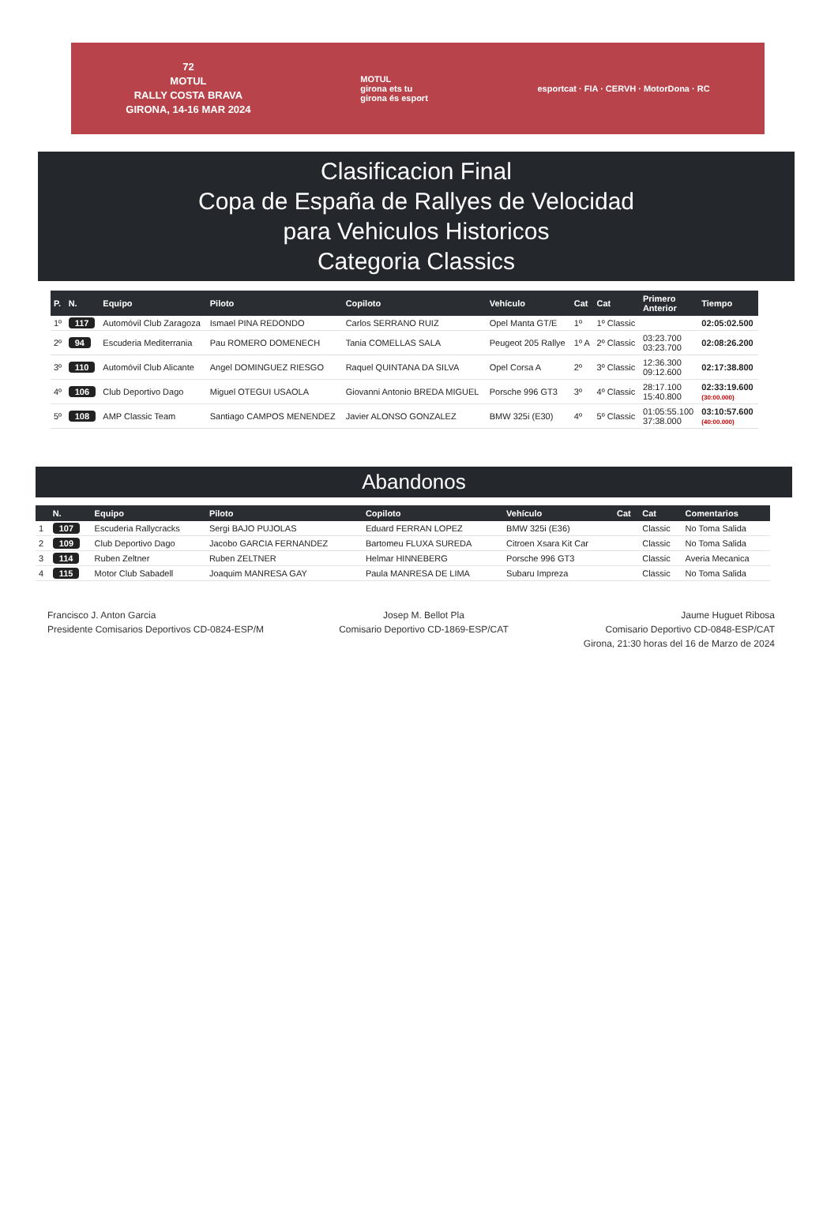72
MOTUL
RALLY COSTA BRAVA
GIRONA, 14-16 MAR 2024
MOTUL
girona ets tu
girona és esport
esportcat · FIA · CERVH · MotorDona · RC
Clasificacion Final
Copa de España de Rallyes de Velocidad
para Vehiculos Historicos
Categoria Classics
| P. | N. | Equipo | Piloto | Copiloto | Vehículo | Cat | Cat | Primero Anterior | Tiempo |
| --- | --- | --- | --- | --- | --- | --- | --- | --- | --- |
| 1º | 117 | Automóvil Club Zaragoza | Ismael PINA REDONDO | Carlos SERRANO RUIZ | Opel Manta GT/E | 1º | 1º Classic | | 02:05:02.500 |
| 2º | 94 | Escuderia Mediterrania | Pau ROMERO DOMENECH | Tania COMELLAS SALA | Peugeot 205 Rallye | 1º A | 2º Classic | 03:23.700 03:23.700 | 02:08:26.200 |
| 3º | 110 | Automóvil Club Alicante | Angel DOMINGUEZ RIESGO | Raquel QUINTANA DA SILVA | Opel Corsa A | 2º | 3º Classic | 12:36.300 09:12.600 | 02:17:38.800 |
| 4º | 106 | Club Deportivo Dago | Miguel OTEGUI USAOLA | Giovanni Antonio BREDA MIGUEL | Porsche 996 GT3 | 3º | 4º Classic | 28:17.100 15:40.800 | 02:33:19.600 (30:00.000) |
| 5º | 108 | AMP Classic Team | Santiago CAMPOS MENENDEZ | Javier ALONSO GONZALEZ | BMW 325i (E30) | 4º | 5º Classic | 01:05:55.100 37:38.000 | 03:10:57.600 (40:00.000) |
Abandonos
| | N. | Equipo | Piloto | Copiloto | Vehículo | Cat | Cat | Comentarios |
| --- | --- | --- | --- | --- | --- | --- | --- | --- |
| 1 | 107 | Escuderia Rallycracks | Sergi BAJO PUJOLAS | Eduard FERRAN LOPEZ | BMW 325i (E36) | | Classic | No Toma Salida |
| 2 | 109 | Club Deportivo Dago | Jacobo GARCIA FERNANDEZ | Bartomeu FLUXA SUREDA | Citroen Xsara Kit Car | | Classic | No Toma Salida |
| 3 | 114 | Ruben Zeltner | Ruben ZELTNER | Helmar HINNEBERG | Porsche 996 GT3 | | Classic | Averia Mecanica |
| 4 | 115 | Motor Club Sabadell | Joaquim MANRESA GAY | Paula MANRESA DE LIMA | Subaru Impreza | | Classic | No Toma Salida |
Francisco J. Anton Garcia
Presidente Comisarios Deportivos CD-0824-ESP/M
Josep M. Bellot Pla
Comisario Deportivo CD-1869-ESP/CAT
Jaume Huguet Ribosa
Comisario Deportivo CD-0848-ESP/CAT
Girona, 21:30 horas del 16 de Marzo de 2024